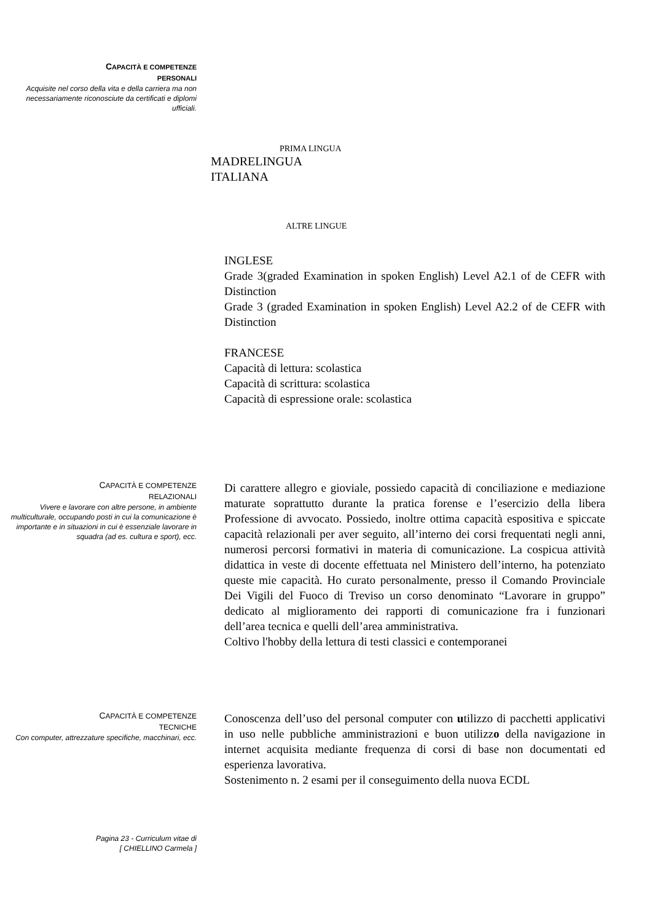CAPACITÀ E COMPETENZE
PERSONALI
Acquisite nel corso della vita e della carriera ma non necessariamente riconosciute da certificati e diplomi ufficiali.
PRIMA LINGUA
MADRELINGUA
ITALIANA
ALTRE LINGUE
INGLESE
Grade 3(graded Examination in spoken English) Level A2.1 of de CEFR with Distinction
Grade 3 (graded Examination in spoken English) Level A2.2 of de CEFR with Distinction
FRANCESE
Capacità di lettura: scolastica
Capacità di scrittura: scolastica
Capacità di espressione orale: scolastica
CAPACITÀ E COMPETENZE
RELAZIONALI
Vivere e lavorare con altre persone, in ambiente multiculturale, occupando posti in cui la comunicazione è importante e in situazioni in cui è essenziale lavorare in squadra (ad es. cultura e sport), ecc.
Di carattere allegro e gioviale, possiedo capacità di conciliazione e mediazione maturate soprattutto durante la pratica forense e l’esercizio della libera Professione di avvocato. Possiedo, inoltre ottima capacità espositiva e spiccate capacità relazionali per aver seguito, all’interno dei corsi frequentati negli anni, numerosi percorsi formativi in materia di comunicazione. La cospicua attività didattica in veste di docente effettuata nel Ministero dell’interno, ha potenziato queste mie capacità. Ho curato personalmente, presso il Comando Provinciale Dei Vigili del Fuoco di Treviso un corso denominato “Lavorare in gruppo” dedicato al miglioramento dei rapporti di comunicazione fra i funzionari dell’area tecnica e quelli dell’area amministrativa.
Coltivo l'hobby della lettura di testi classici e contemporanei
CAPACITÀ E COMPETENZE
TECNICHE
Con computer, attrezzature specifiche, macchinari, ecc.
Conoscenza dell’uso del personal computer con utilizzo di pacchetti applicativi in uso nelle pubbliche amministrazioni e buon utilizzo della navigazione in internet acquisita mediante frequenza di corsi di base non documentati ed esperienza lavorativa.
Sostenimento n. 2 esami per il conseguimento della nuova ECDL
Pagina 23 - Curriculum vitae di
[ CHIELLINO Carmela ]